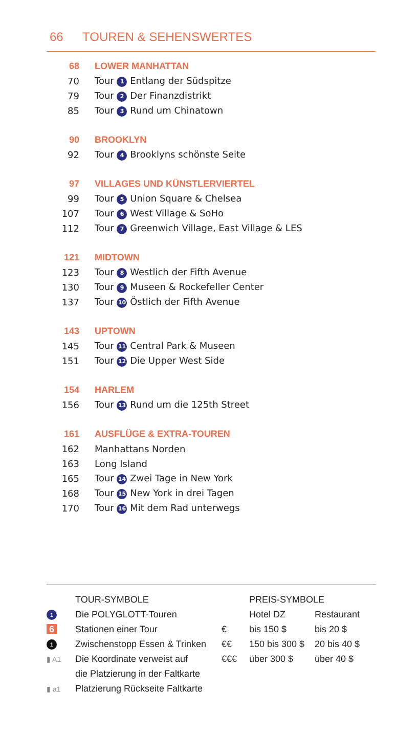66 TOUREN & SEHENSWERTES
| 68 | LOWER MANHATTAN |
| 70 | Tour 1 Entlang der Südspitze |
| 79 | Tour 2 Der Finanzdistrikt |
| 85 | Tour 3 Rund um Chinatown |
| 90 | BROOKLYN |
| 92 | Tour 4 Brooklyns schönste Seite |
| 97 | VILLAGES UND KÜNSTLERVIERTEL |
| 99 | Tour 5 Union Square & Chelsea |
| 107 | Tour 6 West Village & SoHo |
| 112 | Tour 7 Greenwich Village, East Village & LES |
| 121 | MIDTOWN |
| 123 | Tour 8 Westlich der Fifth Avenue |
| 130 | Tour 9 Museen & Rockefeller Center |
| 137 | Tour 10 Östlich der Fifth Avenue |
| 143 | UPTOWN |
| 145 | Tour 11 Central Park & Museen |
| 151 | Tour 12 Die Upper West Side |
| 154 | HARLEM |
| 156 | Tour 13 Rund um die 125th Street |
| 161 | AUSFLÜGE & EXTRA-TOUREN |
| 162 | Manhattans Norden |
| 163 | Long Island |
| 165 | Tour 14 Zwei Tage in New York |
| 168 | Tour 15 New York in drei Tagen |
| 170 | Tour 16 Mit dem Rad unterwegs |
| | TOUR-SYMBOLE | | PREIS-SYMBOLE | |
| 1 | Die POLYGLOTT-Touren | | Hotel DZ | Restaurant |
| 6 | Stationen einer Tour | € | bis 150 $ | bis 20 $ |
| 1 | Zwischenstopp Essen & Trinken | €€ | 150 bis 300 $ | 20 bis 40 $ |
| ▮ A1 | Die Koordinate verweist auf | €€€ | über 300 $ | über 40 $ |
| | die Platzierung in der Faltkarte | | | |
| ▮ a1 | Platzierung Rückseite Faltkarte | | | |